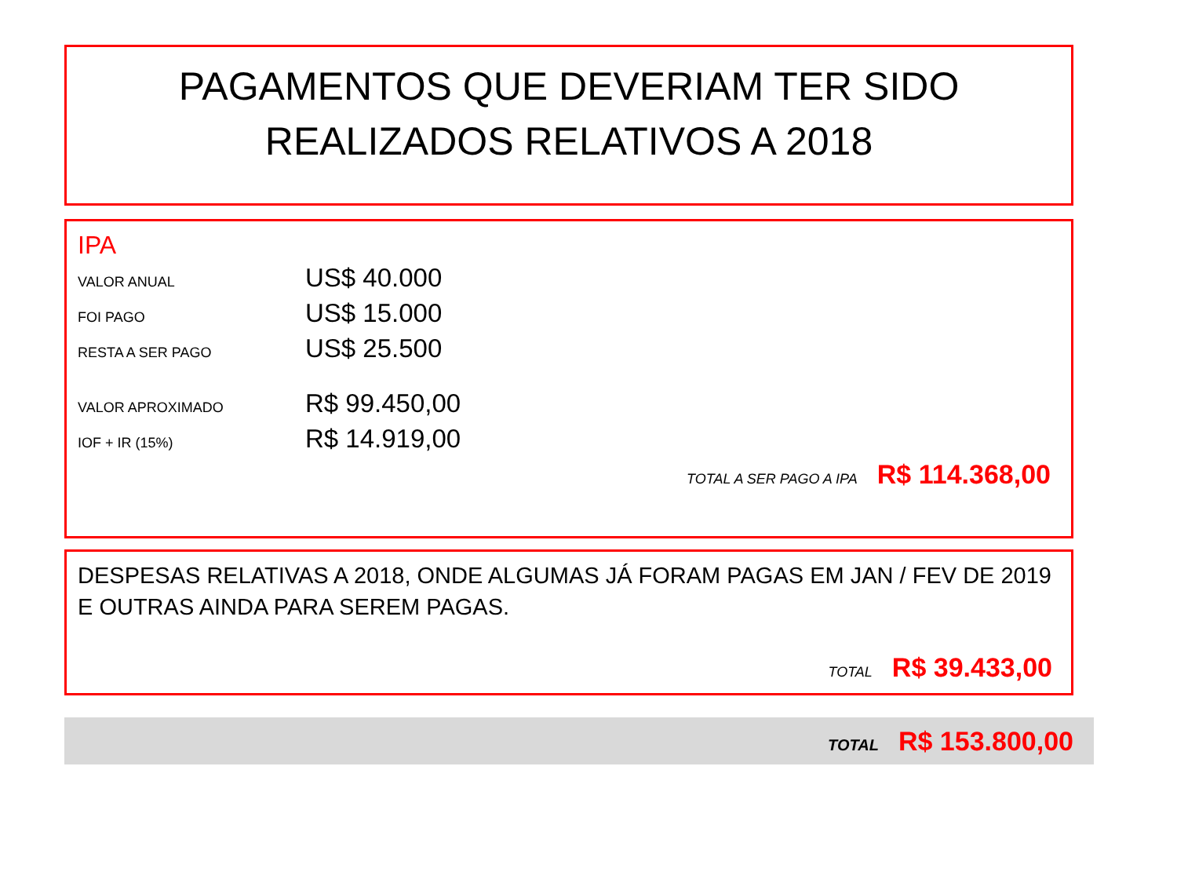PAGAMENTOS QUE DEVERIAM TER SIDO
REALIZADOS RELATIVOS A 2018
IPA
VALOR ANUAL US$ 40.000
FOI PAGO US$ 15.000
RESTA A SER PAGO US$ 25.500
VALOR APROXIMADO R$ 99.450,00
IOF + IR (15%) R$ 14.919,00
TOTAL A SER PAGO A IPA R$ 114.368,00
DESPESAS RELATIVAS A 2018, ONDE ALGUMAS JÁ FORAM PAGAS EM JAN / FEV DE 2019 E OUTRAS AINDA PARA SEREM PAGAS.
TOTAL R$ 39.433,00
TOTAL R$ 153.800,00